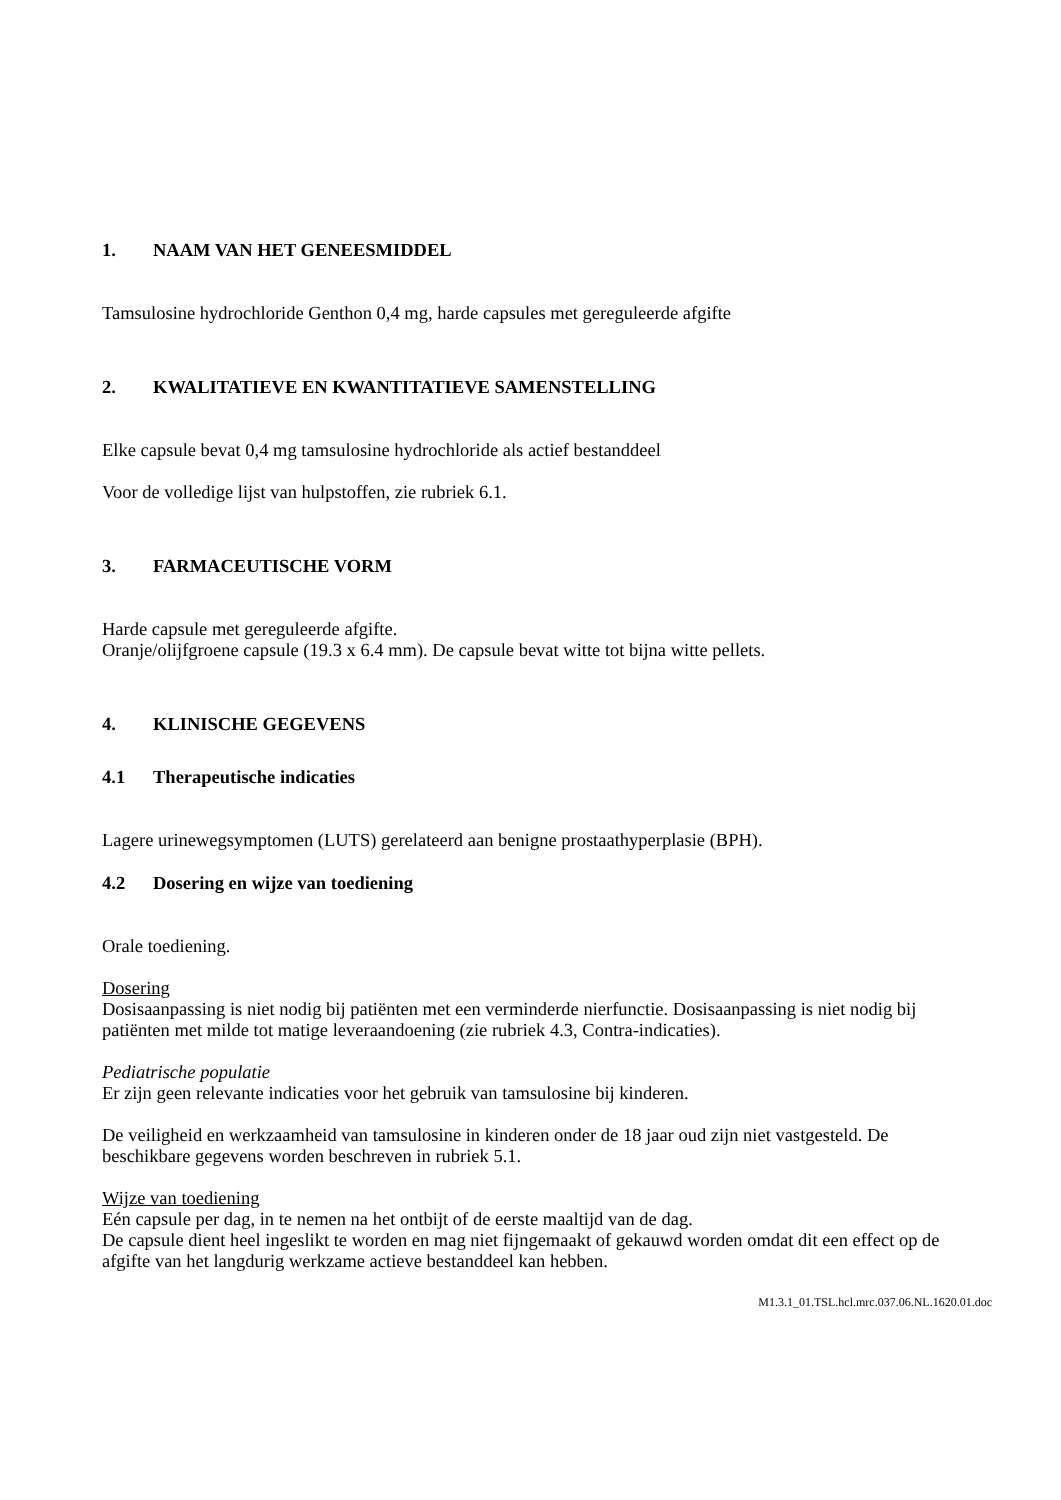1. NAAM VAN HET GENEESMIDDEL
Tamsulosine hydrochloride Genthon 0,4 mg, harde capsules met gereguleerde afgifte
2. KWALITATIEVE EN KWANTITATIEVE SAMENSTELLING
Elke capsule bevat 0,4 mg tamsulosine hydrochloride als actief bestanddeel
Voor de volledige lijst van hulpstoffen, zie rubriek 6.1.
3. FARMACEUTISCHE VORM
Harde capsule met gereguleerde afgifte.
Oranje/olijfgroene capsule (19.3 x 6.4 mm). De capsule bevat witte tot bijna witte pellets.
4. KLINISCHE GEGEVENS
4.1 Therapeutische indicaties
Lagere urinewegsymptomen (LUTS) gerelateerd aan benigne prostaathyperplasie (BPH).
4.2 Dosering en wijze van toediening
Orale toediening.
Dosering
Dosisaanpassing is niet nodig bij patiënten met een verminderde nierfunctie. Dosisaanpassing is niet nodig bij patiënten met milde tot matige leveraandoening (zie rubriek 4.3, Contra-indicaties).
Pediatrische populatie
Er zijn geen relevante indicaties voor het gebruik van tamsulosine bij kinderen.
De veiligheid en werkzaamheid van tamsulosine in kinderen onder de 18 jaar oud zijn niet vastgesteld. De beschikbare gegevens worden beschreven in rubriek 5.1.
Wijze van toediening
Eén capsule per dag, in te nemen na het ontbijt of de eerste maaltijd van de dag.
De capsule dient heel ingeslikt te worden en mag niet fijngemaakt of gekauwd worden omdat dit een effect op de afgifte van het langdurig werkzame actieve bestanddeel kan hebben.
M1.3.1_01.TSL.hcl.mrc.037.06.NL.1620.01.doc